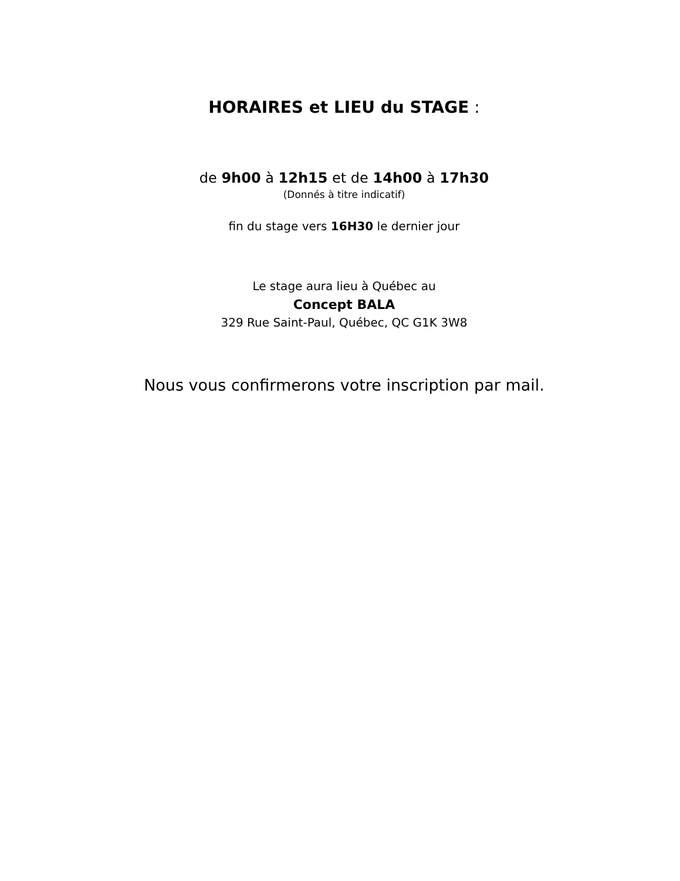HORAIRES et LIEU du STAGE :
de 9h00 à 12h15 et de 14h00 à 17h30
(Donnés à titre indicatif)
fin du stage vers 16H30 le dernier jour
Le stage aura lieu à Québec au
Concept BALA
329 Rue Saint-Paul, Québec, QC G1K 3W8
Nous vous confirmerons votre inscription par mail.